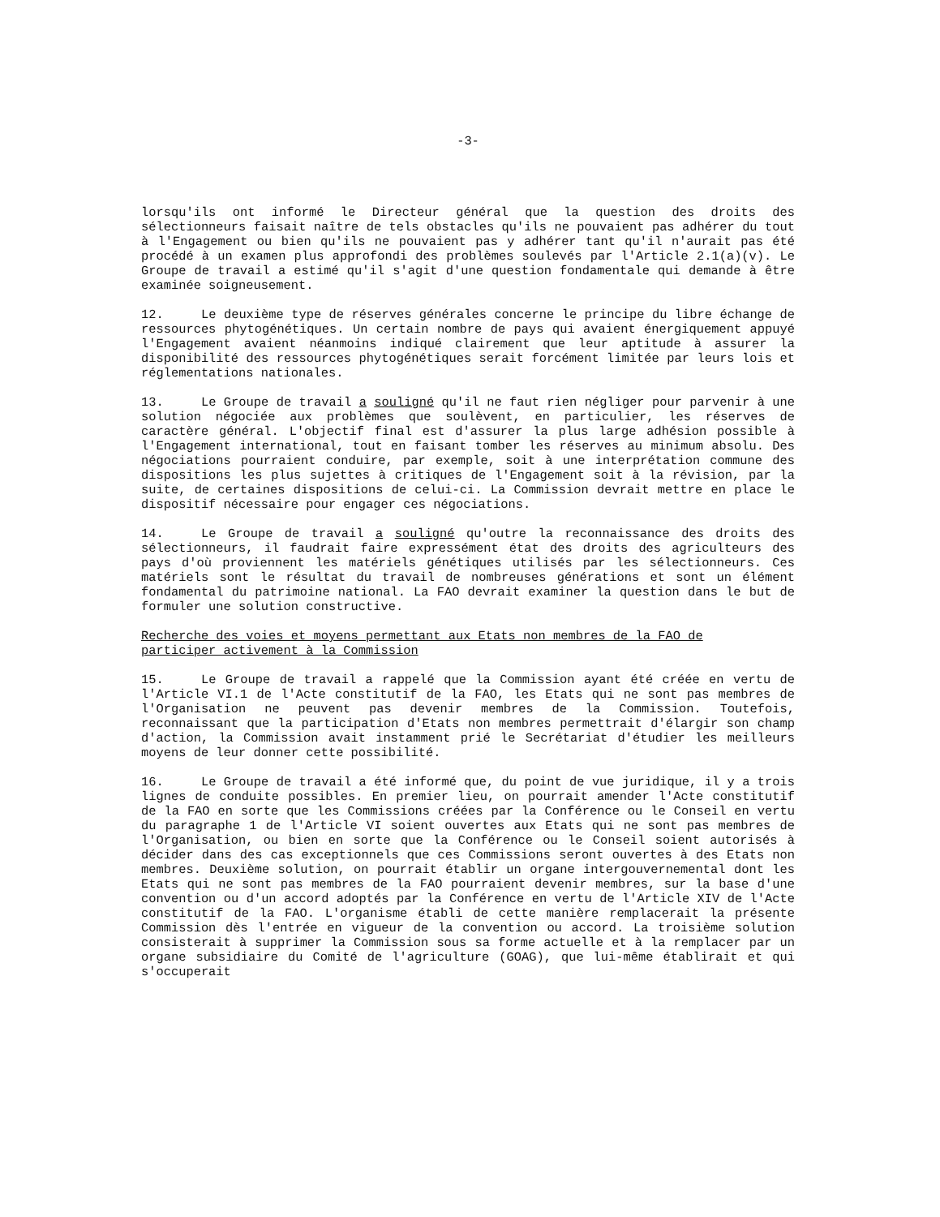-3-
lorsqu'ils ont informé le Directeur général que la question des droits des sélectionneurs faisait naître de tels obstacles qu'ils ne pouvaient pas adhérer du tout à l'Engagement ou bien qu'ils ne pouvaient pas y adhérer tant qu'il n'aurait pas été procédé à un examen plus approfondi des problèmes soulevés par l'Article 2.1(a)(v). Le Groupe de travail a estimé qu'il s'agit d'une question fondamentale qui demande à être examinée soigneusement.
12. Le deuxième type de réserves générales concerne le principe du libre échange de ressources phytogénétiques. Un certain nombre de pays qui avaient énergiquement appuyé l'Engagement avaient néanmoins indiqué clairement que leur aptitude à assurer la disponibilité des ressources phytogénétiques serait forcément limitée par leurs lois et réglementations nationales.
13. Le Groupe de travail a souligné qu'il ne faut rien négliger pour parvenir à une solution négociée aux problèmes que soulèvent, en particulier, les réserves de caractère général. L'objectif final est d'assurer la plus large adhésion possible à l'Engagement international, tout en faisant tomber les réserves au minimum absolu. Des négociations pourraient conduire, par exemple, soit à une interprétation commune des dispositions les plus sujettes à critiques de l'Engagement soit à la révision, par la suite, de certaines dispositions de celui-ci. La Commission devrait mettre en place le dispositif nécessaire pour engager ces négociations.
14. Le Groupe de travail a souligné qu'outre la reconnaissance des droits des sélectionneurs, il faudrait faire expressément état des droits des agriculteurs des pays d'où proviennent les matériels génétiques utilisés par les sélectionneurs. Ces matériels sont le résultat du travail de nombreuses générations et sont un élément fondamental du patrimoine national. La FAO devrait examiner la question dans le but de formuler une solution constructive.
Recherche des voies et moyens permettant aux Etats non membres de la FAO de
participer activement à la Commission
15. Le Groupe de travail a rappelé que la Commission ayant été créée en vertu de l'Article VI.1 de l'Acte constitutif de la FAO, les Etats qui ne sont pas membres de l'Organisation ne peuvent pas devenir membres de la Commission. Toutefois, reconnaissant que la participation d'Etats non membres permettrait d'élargir son champ d'action, la Commission avait instamment prié le Secrétariat d'étudier les meilleurs moyens de leur donner cette possibilité.
16. Le Groupe de travail a été informé que, du point de vue juridique, il y a trois lignes de conduite possibles. En premier lieu, on pourrait amender l'Acte constitutif de la FAO en sorte que les Commissions créées par la Conférence ou le Conseil en vertu du paragraphe 1 de l'Article VI soient ouvertes aux Etats qui ne sont pas membres de l'Organisation, ou bien en sorte que la Conférence ou le Conseil soient autorisés à décider dans des cas exceptionnels que ces Commissions seront ouvertes à des Etats non membres. Deuxième solution, on pourrait établir un organe intergouvernemental dont les Etats qui ne sont pas membres de la FAO pourraient devenir membres, sur la base d'une convention ou d'un accord adoptés par la Conférence en vertu de l'Article XIV de l'Acte constitutif de la FAO. L'organisme établi de cette manière remplacerait la présente Commission dès l'entrée en vigueur de la convention ou accord. La troisième solution consisterait à supprimer la Commission sous sa forme actuelle et à la remplacer par un organe subsidiaire du Comité de l'agriculture (GOAG), que lui-même établirait et qui s'occuperait